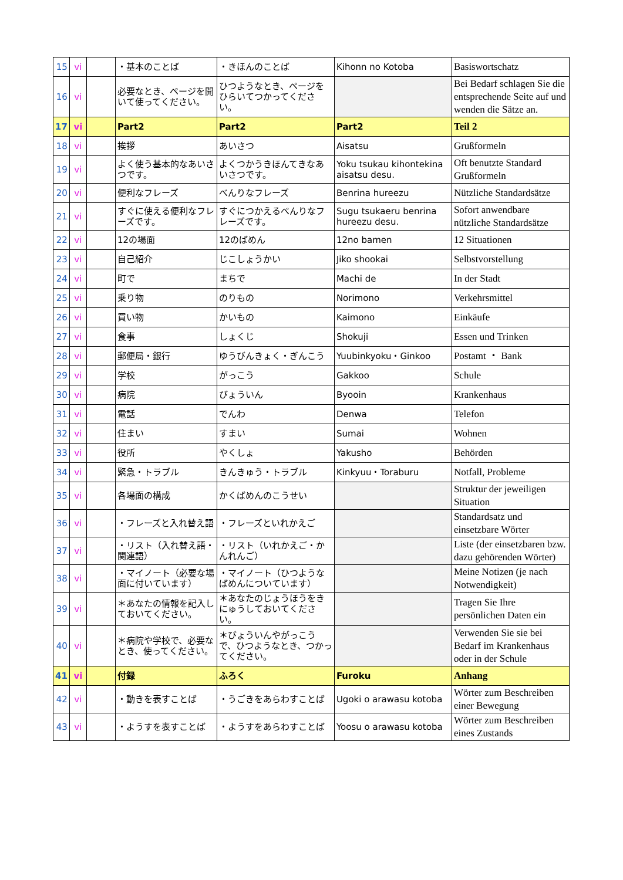| 15 | vi | | ・基本のことば | ・きほんのことば | Kihonn no Kotoba | Basiswortschatz |
| 16 | vi | | 必要なとき、ページを開いて使ってください。 | ひつようなとき、ページをひらいてつかってください。 | | Bei Bedarf schlagen Sie die entsprechende Seite auf und wenden die Sätze an. |
| 17 | vi | | Part2 | Part2 | Part2 | Teil 2 |
| 18 | vi | | 挨拶 | あいさつ | Aisatsu | Grußformeln |
| 19 | vi | | よく使う基本的なあいさつです。 | よくつかうきほんてきなあいさつです。 | Yoku tsukau kihontekina aisatsu desu. | Oft benutzte Standard Grußformeln |
| 20 | vi | | 便利なフレーズ | べんりなフレーズ | Benrina hureezu | Nützliche Standardsätze |
| 21 | vi | | すぐに使える便利なフレーズです。 | すぐにつかえるべんりなフレーズです。 | Sugu tsukaeru benrina hureezu desu. | Sofort anwendbare nützliche Standardsätze |
| 22 | vi | | 12の場面 | 12のばめん | 12no bamen | 12 Situationen |
| 23 | vi | | 自己紹介 | じこしょうかい | Jiko shookai | Selbstvorstellung |
| 24 | vi | | 町で | まちで | Machi de | In der Stadt |
| 25 | vi | | 乗り物 | のりもの | Norimono | Verkehrsmittel |
| 26 | vi | | 買い物 | かいもの | Kaimono | Einkäufe |
| 27 | vi | | 食事 | しょくじ | Shokuji | Essen und Trinken |
| 28 | vi | | 郵便局・銀行 | ゆうびんきょく・ぎんこう | Yuubinkyoku・Ginkoo | Postamt ・ Bank |
| 29 | vi | | 学校 | がっこう | Gakkoo | Schule |
| 30 | vi | | 病院 | びょういん | Byooin | Krankenhaus |
| 31 | vi | | 電話 | でんわ | Denwa | Telefon |
| 32 | vi | | 住まい | すまい | Sumai | Wohnen |
| 33 | vi | | 役所 | やくしょ | Yakusho | Behörden |
| 34 | vi | | 緊急・トラブル | きんきゅう・トラブル | Kinkyuu・Toraburu | Notfall, Probleme |
| 35 | vi | | 各場面の構成 | かくばめんのこうせい | | Struktur der jeweiligen Situation |
| 36 | vi | | ・フレーズと入れ替え語 | ・フレーズといれかえご | | Standardsatz und einsetzbare Wörter |
| 37 | vi | | ・リスト（入れ替え語・関連語） | ・リスト（いれかえご・かんれんご） | | Liste (der einsetzbaren bzw. dazu gehörenden Wörter) |
| 38 | vi | | ・マイノート（必要な場面に付いています） | ・マイノート（ひつようなばめんについています） | | Meine Notizen (je nach Notwendigkeit) |
| 39 | vi | | ＊あなたの情報を記入しておいてください。 | ＊あなたのじょうほうをきにゅうしておいてください。 | | Tragen Sie Ihre persönlichen Daten ein |
| 40 | vi | | ＊病院や学校で、必要なとき、使ってください。 | ＊びょういんやがっこうで、ひつようなとき、つかってください。 | | Verwenden Sie sie bei Bedarf im Krankenhaus oder in der Schule |
| 41 | vi | | 付録 | ふろく | Furoku | Anhang |
| 42 | vi | | ・動きを表すことば | ・うごきをあらわすことば | Ugoki o arawasu kotoba | Wörter zum Beschreiben einer Bewegung |
| 43 | vi | | ・ようすを表すことば | ・ようすをあらわすことば | Yoosu o arawasu kotoba | Wörter zum Beschreiben eines Zustands |